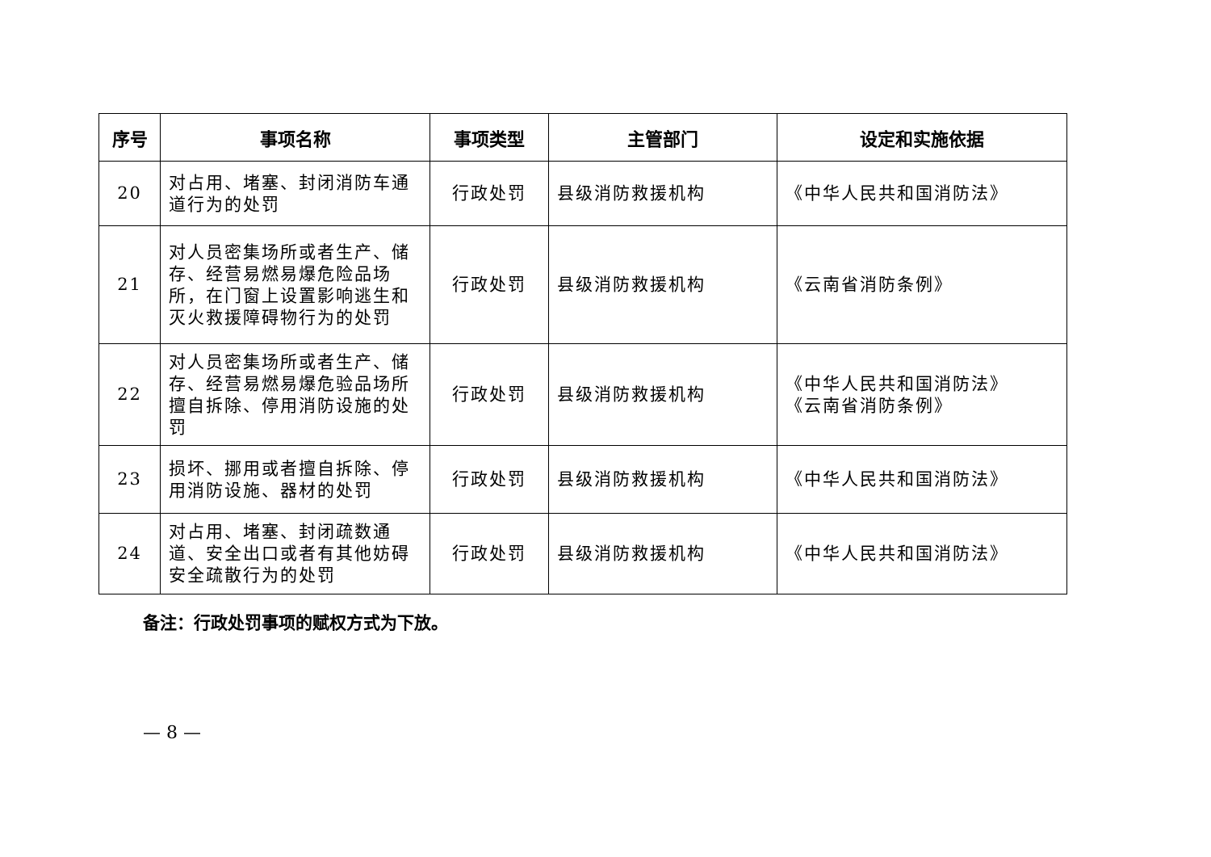| 序号 | 事项名称 | 事项类型 | 主管部门 | 设定和实施依据 |
| --- | --- | --- | --- | --- |
| 20 | 对占用、堵塞、封闭消防车通道行为的处罚 | 行政处罚 | 县级消防救援机构 | 《中华人民共和国消防法》 |
| 21 | 对人员密集场所或者生产、储存、经营易燃易爆危险品场所，在门窗上设置影响逃生和灭火救援障碍物行为的处罚 | 行政处罚 | 县级消防救援机构 | 《云南省消防条例》 |
| 22 | 对人员密集场所或者生产、储存、经营易燃易爆危验品场所擅自拆除、停用消防设施的处罚 | 行政处罚 | 县级消防救援机构 | 《中华人民共和国消防法》 《云南省消防条例》 |
| 23 | 损坏、挪用或者擅自拆除、停用消防设施、器材的处罚 | 行政处罚 | 县级消防救援机构 | 《中华人民共和国消防法》 |
| 24 | 对占用、堵塞、封闭疏数通道、安全出口或者有其他妨碍安全疏散行为的处罚 | 行政处罚 | 县级消防救援机构 | 《中华人民共和国消防法》 |
备注：行政处罚事项的赋权方式为下放。
— 8 —